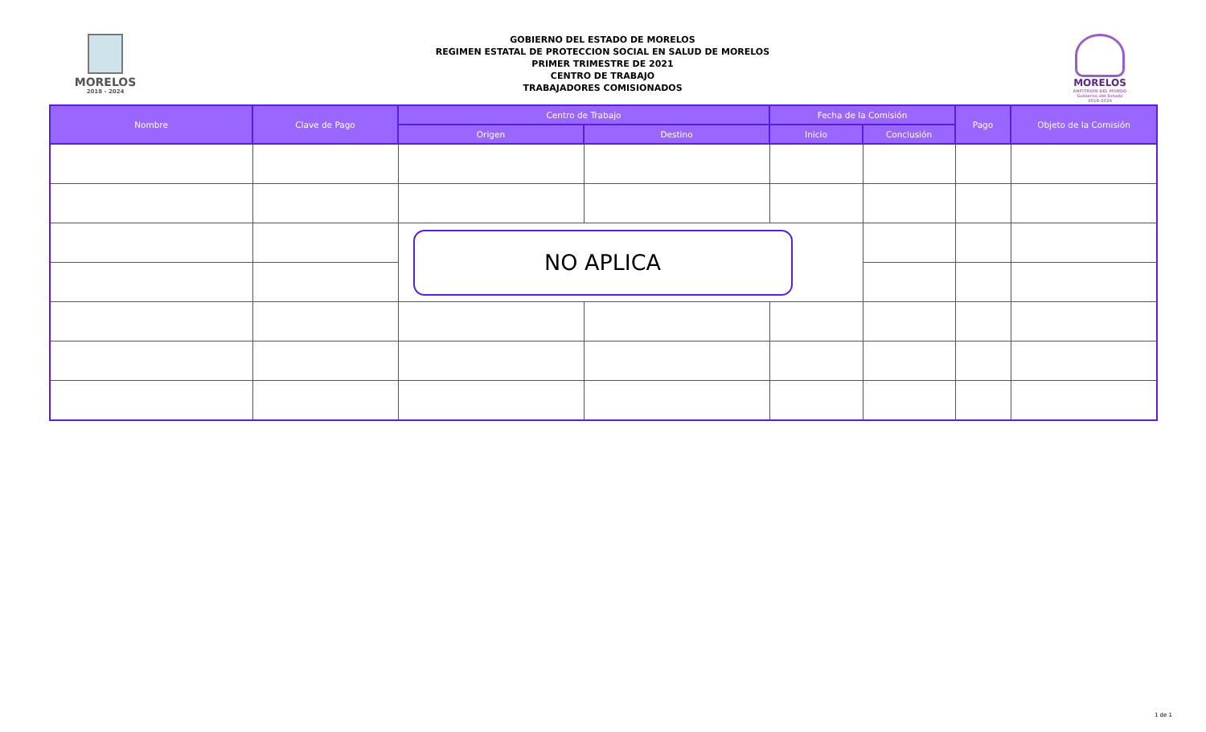MORELOS
2018 - 2024
GOBIERNO DEL ESTADO DE MORELOS
REGIMEN ESTATAL DE PROTECCION SOCIAL EN SALUD DE MORELOS
PRIMER TRIMESTRE DE 2021
CENTRO DE TRABAJO
TRABAJADORES COMISIONADOS
MORELOS
ANFITRIÓN DEL MUNDO
Gobierno del Estado
2018-2024
| Nombre | Clave de Pago | Centro de Trabajo | | Fecha de la Comisión | | Pago | Objeto de la Comisión |
| --- | --- | --- | --- | --- | --- | --- | --- |
| | | Origen | Destino | Inicio | Conclusión | | |
| | | NO APLICA | | | | | |
1 de 1